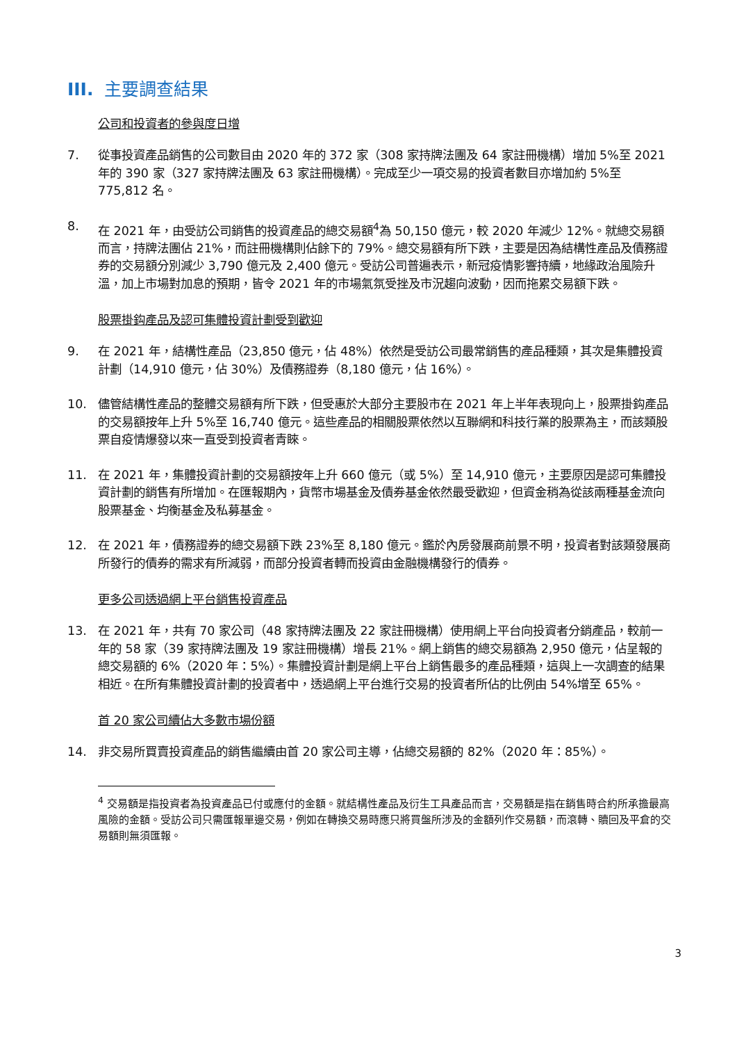III. 主要調查結果
公司和投資者的參與度日增
7. 從事投資產品銷售的公司數目由 2020 年的 372 家（308 家持牌法團及 64 家註冊機構）增加 5%至 2021 年的 390 家（327 家持牌法團及 63 家註冊機構）。完成至少一項交易的投資者數目亦增加約 5%至 775,812 名。
8. 在 2021 年，由受訪公司銷售的投資產品的總交易額<sup>4</sup>為 50,150 億元，較 2020 年減少 12%。就總交易額而言，持牌法團佔 21%，而註冊機構則佔餘下的 79%。總交易額有所下跌，主要是因為結構性產品及債務證券的交易額分別減少 3,790 億元及 2,400 億元。受訪公司普遍表示，新冠疫情影響持續，地緣政治風險升溫，加上市場對加息的預期，皆令 2021 年的市場氣氛受挫及市況趨向波動，因而拖累交易額下跌。
股票掛鈎產品及認可集體投資計劃受到歡迎
9. 在 2021 年，結構性產品（23,850 億元，佔 48%）依然是受訪公司最常銷售的產品種類，其次是集體投資計劃（14,910 億元，佔 30%）及債務證券（8,180 億元，佔 16%）。
10. 儘管結構性產品的整體交易額有所下跌，但受惠於大部分主要股市在 2021 年上半年表現向上，股票掛鈎產品的交易額按年上升 5%至 16,740 億元。這些產品的相關股票依然以互聯網和科技行業的股票為主，而該類股票自疫情爆發以來一直受到投資者青睞。
11. 在 2021 年，集體投資計劃的交易額按年上升 660 億元（或 5%）至 14,910 億元，主要原因是認可集體投資計劃的銷售有所增加。在匯報期內，貨幣市場基金及債券基金依然最受歡迎，但資金稍為從該兩種基金流向股票基金、均衡基金及私募基金。
12. 在 2021 年，債務證券的總交易額下跌 23%至 8,180 億元。鑑於內房發展商前景不明，投資者對該類發展商所發行的債券的需求有所減弱，而部分投資者轉而投資由金融機構發行的債券。
更多公司透過網上平台銷售投資產品
13. 在 2021 年，共有 70 家公司（48 家持牌法團及 22 家註冊機構）使用網上平台向投資者分銷產品，較前一年的 58 家（39 家持牌法團及 19 家註冊機構）增長 21%。網上銷售的總交易額為 2,950 億元，佔呈報的總交易額的 6%（2020 年：5%）。集體投資計劃是網上平台上銷售最多的產品種類，這與上一次調查的結果相近。在所有集體投資計劃的投資者中，透過網上平台進行交易的投資者所佔的比例由 54%增至 65%。
首 20 家公司續佔大多數市場份額
14. 非交易所買賣投資產品的銷售繼續由首 20 家公司主導，佔總交易額的 82%（2020 年：85%）。
<sup>4</sup> 交易額是指投資者為投資產品已付或應付的金額。就結構性產品及衍生工具產品而言，交易額是指在銷售時合約所承擔最高風險的金額。受訪公司只需匯報單邊交易，例如在轉換交易時應只將買盤所涉及的金額列作交易額，而滾轉、贖回及平倉的交易額則無須匯報。
3